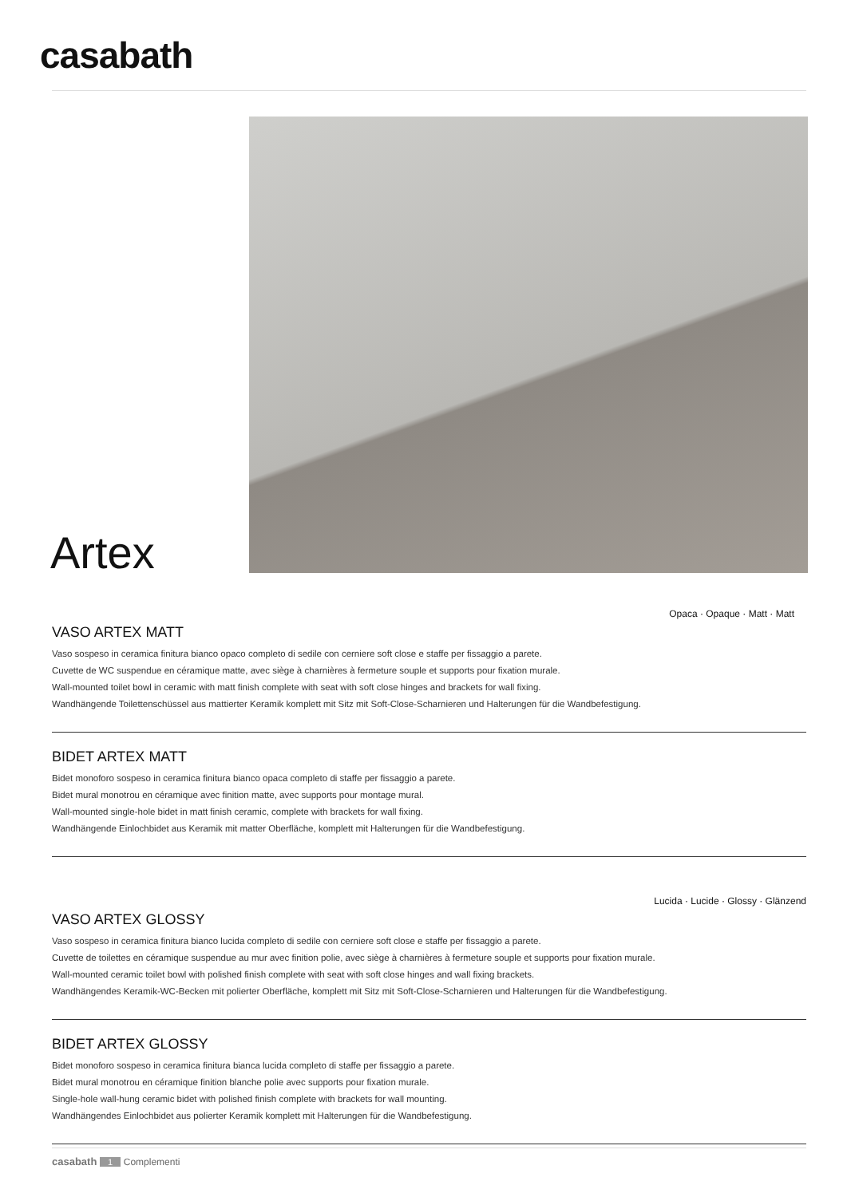casabath
Artex
Opaca · Opaque · Matt · Matt
VASO ARTEX MATT
Vaso sospeso in ceramica finitura bianco opaco completo di sedile con cerniere soft close e staffe per fissaggio a parete.
Cuvette de WC suspendue en céramique matte, avec siège à charnières à fermeture souple et supports pour fixation murale.
Wall-mounted toilet bowl in ceramic with matt finish complete with seat with soft close hinges and brackets for wall fixing.
Wandhängende Toilettenschüssel aus mattierter Keramik komplett mit Sitz mit Soft-Close-Scharnieren und Halterungen für die Wandbefestigung.
BIDET ARTEX MATT
Bidet monoforo sospeso in ceramica finitura bianco opaca completo di staffe per fissaggio a parete.
Bidet mural monotrou en céramique avec finition matte, avec supports pour montage mural.
Wall-mounted single-hole bidet in matt finish ceramic, complete with brackets for wall fixing.
Wandhängende Einlochbidet aus Keramik mit matter Oberfläche, komplett mit Halterungen für die Wandbefestigung.
Lucida · Lucide · Glossy · Glänzend
VASO ARTEX GLOSSY
Vaso sospeso in ceramica finitura bianco lucida completo di sedile con cerniere soft close e staffe per fissaggio a parete.
Cuvette de toilettes en céramique suspendue au mur avec finition polie, avec siège à charnières à fermeture souple et supports pour fixation murale.
Wall-mounted ceramic toilet bowl with polished finish complete with seat with soft close hinges and wall fixing brackets.
Wandhängendes Keramik-WC-Becken mit polierter Oberfläche, komplett mit Sitz mit Soft-Close-Scharnieren und Halterungen für die Wandbefestigung.
BIDET ARTEX GLOSSY
Bidet monoforo sospeso in ceramica finitura bianca lucida completo di staffe per fissaggio a parete.
Bidet mural monotrou en céramique finition blanche polie avec supports pour fixation murale.
Single-hole wall-hung ceramic bidet with polished finish complete with brackets for wall mounting.
Wandhängendes Einlochbidet aus polierter Keramik komplett mit Halterungen für die Wandbefestigung.
casabath 1 Complementi